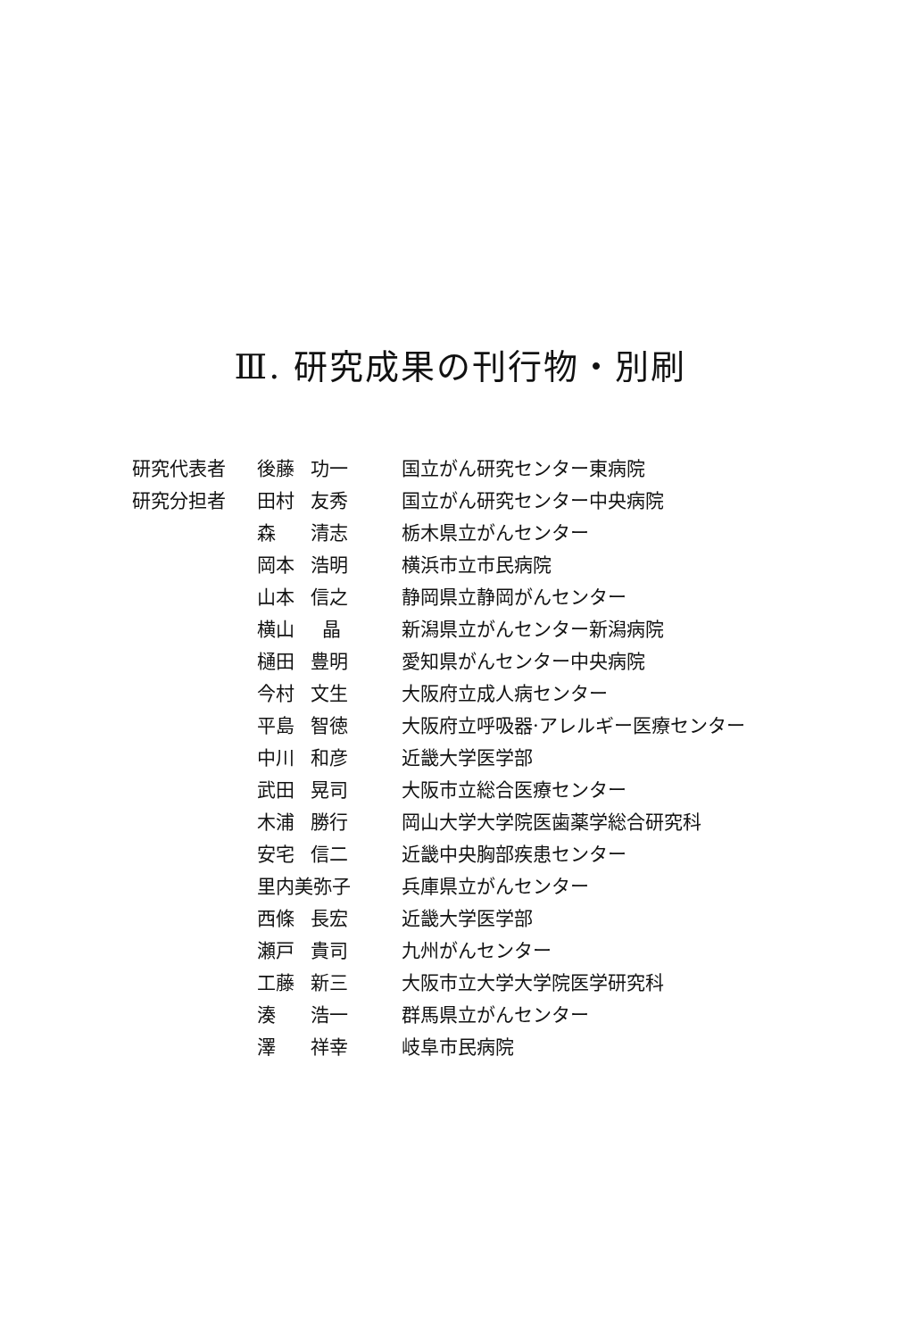Ⅲ. 研究成果の刊行物・別刷
| 研究代表者 | 後藤 | 功一 | 国立がん研究センター東病院 |
| 研究分担者 | 田村 | 友秀 | 国立がん研究センター中央病院 |
| | 森 | 清志 | 栃木県立がんセンター |
| | 岡本 | 浩明 | 横浜市立市民病院 |
| | 山本 | 信之 | 静岡県立静岡がんセンター |
| | 横山 | 晶 | 新潟県立がんセンター新潟病院 |
| | 樋田 | 豊明 | 愛知県がんセンター中央病院 |
| | 今村 | 文生 | 大阪府立成人病センター |
| | 平島 | 智徳 | 大阪府立呼吸器·アレルギー医療センター |
| | 中川 | 和彦 | 近畿大学医学部 |
| | 武田 | 晃司 | 大阪市立総合医療センター |
| | 木浦 | 勝行 | 岡山大学大学院医歯薬学総合研究科 |
| | 安宅 | 信二 | 近畿中央胸部疾患センター |
| | 里内美弥子 | | 兵庫県立がんセンター |
| | 西條 | 長宏 | 近畿大学医学部 |
| | 瀬戸 | 貴司 | 九州がんセンター |
| | 工藤 | 新三 | 大阪市立大学大学院医学研究科 |
| | 湊 | 浩一 | 群馬県立がんセンター |
| | 澤 | 祥幸 | 岐阜市民病院 |